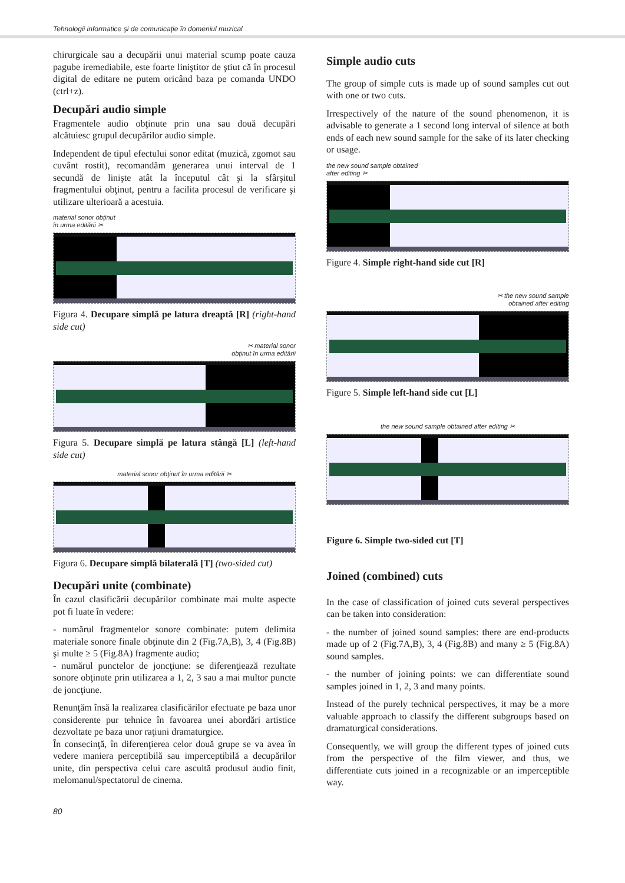Tehnologii informatice şi de comunicaţie în domeniul muzical
chirurgicale sau a decupării unui material scump poate cauza pagube iremediabile, este foarte liniştitor de ştiut că în procesul digital de editare ne putem oricând baza pe comanda UNDO (ctrl+z).
Decupări audio simple
Fragmentele audio obţinute prin una sau două decupări alcătuiesc grupul decupărilor audio simple.
Independent de tipul efectului sonor editat (muzică, zgomot sau cuvânt rostit), recomandăm generarea unui interval de 1 secundă de linişte atât la începutul cât şi la sfârşitul fragmentului obţinut, pentru a facilita procesul de verificare şi utilizare ulterioară a acestuia.
material sonor obţinut
în urma editării ✂
Figura 4. Decupare simplă pe latura dreaptă [R] (right-hand side cut)
✂ material sonor
obţinut în urma editării
Figura 5. Decupare simplă pe latura stângă [L] (left-hand side cut)
material sonor obţinut în urma editării ✂
Figura 6. Decupare simplă bilaterală [T] (two-sided cut)
Decupări unite (combinate)
În cazul clasificării decupărilor combinate mai multe aspecte pot fi luate în vedere:
- numărul fragmentelor sonore combinate: putem delimita materiale sonore finale obţinute din 2 (Fig.7A,B), 3, 4 (Fig.8B) şi multe ≥ 5 (Fig.8A) fragmente audio;
- numărul punctelor de joncţiune: se diferenţiează rezultate sonore obţinute prin utilizarea a 1, 2, 3 sau a mai multor puncte de joncţiune.
Renunţăm însă la realizarea clasificărilor efectuate pe baza unor considerente pur tehnice în favoarea unei abordări artistice dezvoltate pe baza unor raţiuni dramaturgice.
În consecinţă, în diferenţierea celor două grupe se va avea în vedere maniera perceptibilă sau imperceptibilă a decupărilor unite, din perspectiva celui care ascultă produsul audio finit, melomanul/spectatorul de cinema.
Simple audio cuts
The group of simple cuts is made up of sound samples cut out with one or two cuts.
Irrespectively of the nature of the sound phenomenon, it is advisable to generate a 1 second long interval of silence at both ends of each new sound sample for the sake of its later checking or usage.
the new sound sample obtained
after editing ✂
Figure 4. Simple right-hand side cut [R]
✂ the new sound sample
obtained after editing
Figure 5. Simple left-hand side cut [L]
the new sound sample obtained after editing ✂
Figure 6. Simple two-sided cut [T]
Joined (combined) cuts
In the case of classification of joined cuts several perspectives can be taken into consideration:
- the number of joined sound samples: there are end-products made up of 2 (Fig.7A,B), 3, 4 (Fig.8B) and many ≥ 5 (Fig.8A) sound samples.
- the number of joining points: we can differentiate sound samples joined in 1, 2, 3 and many points.
Instead of the purely technical perspectives, it may be a more valuable approach to classify the different subgroups based on dramaturgical considerations.
Consequently, we will group the different types of joined cuts from the perspective of the film viewer, and thus, we differentiate cuts joined in a recognizable or an imperceptible way.
80